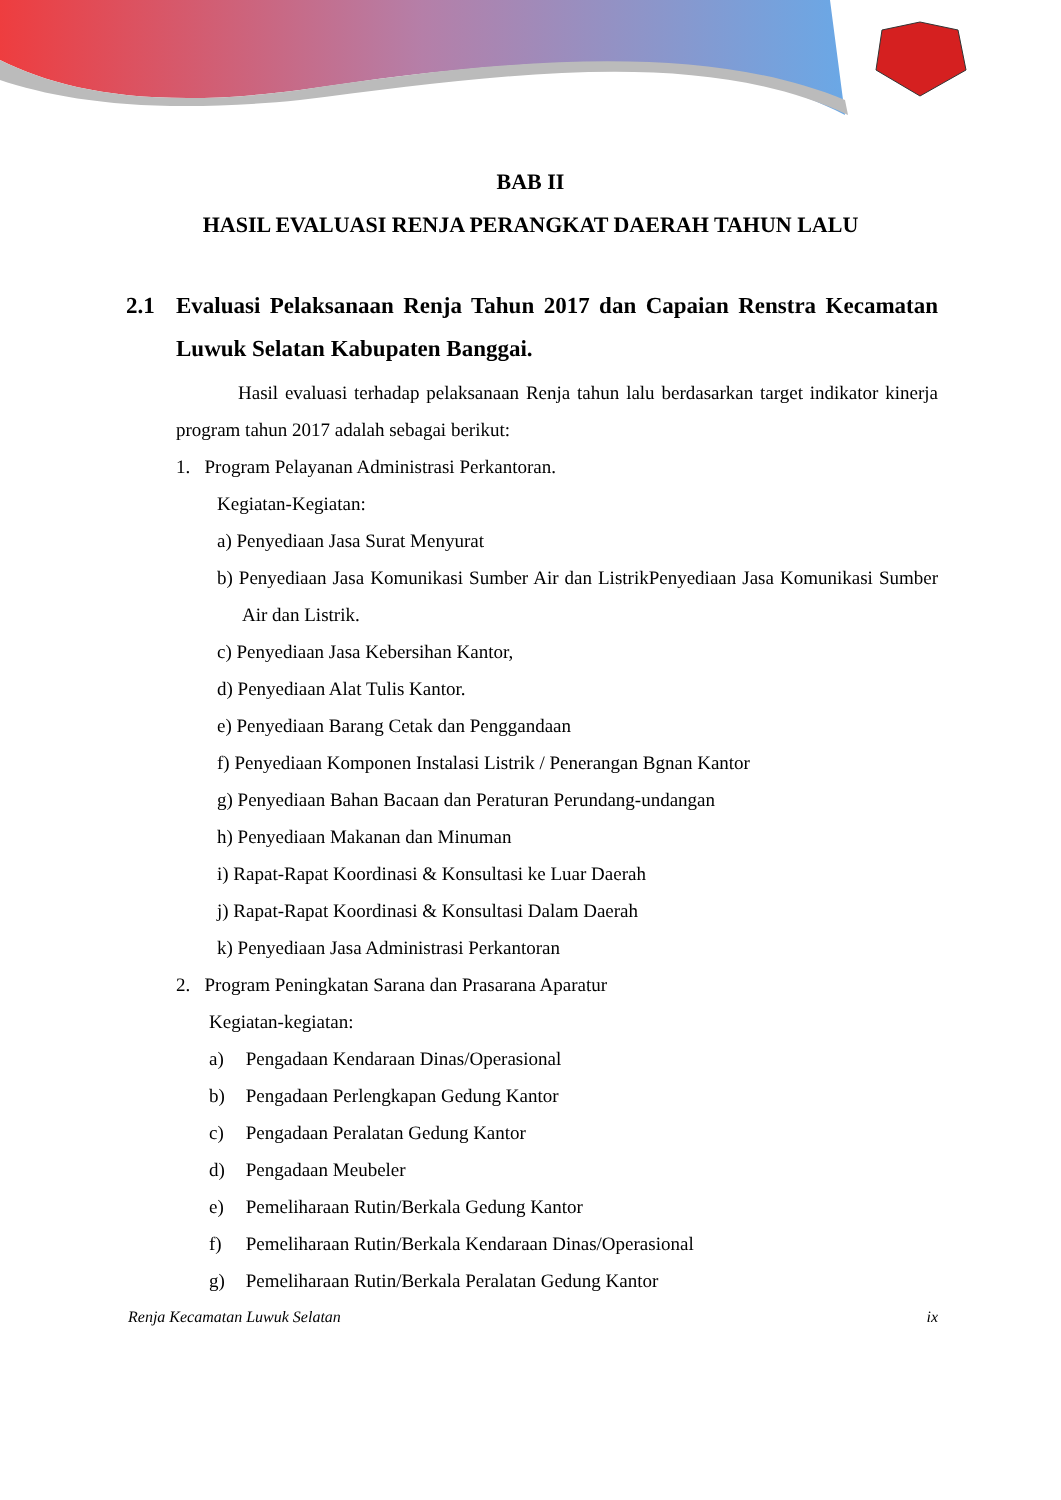BAB II
HASIL EVALUASI RENJA PERANGKAT DAERAH TAHUN LALU
2.1 Evaluasi Pelaksanaan Renja Tahun 2017 dan Capaian Renstra Kecamatan Luwuk Selatan Kabupaten Banggai.
Hasil evaluasi terhadap pelaksanaan Renja tahun lalu berdasarkan target indikator kinerja program tahun 2017 adalah sebagai berikut:
1. Program Pelayanan Administrasi Perkantoran.
Kegiatan-Kegiatan:
a) Penyediaan Jasa Surat Menyurat
b) Penyediaan Jasa Komunikasi Sumber Air dan ListrikPenyediaan Jasa Komunikasi Sumber Air dan Listrik.
c) Penyediaan Jasa Kebersihan Kantor,
d) Penyediaan Alat Tulis Kantor.
e) Penyediaan Barang Cetak dan Penggandaan
f) Penyediaan Komponen Instalasi Listrik / Penerangan Bgnan Kantor
g) Penyediaan Bahan Bacaan dan Peraturan Perundang-undangan
h) Penyediaan Makanan dan Minuman
i) Rapat-Rapat Koordinasi & Konsultasi ke Luar Daerah
j) Rapat-Rapat Koordinasi & Konsultasi Dalam Daerah
k) Penyediaan Jasa Administrasi Perkantoran
2. Program Peningkatan Sarana dan Prasarana Aparatur
Kegiatan-kegiatan:
a) Pengadaan Kendaraan Dinas/Operasional
b) Pengadaan Perlengkapan Gedung Kantor
c) Pengadaan Peralatan Gedung Kantor
d) Pengadaan Meubeler
e) Pemeliharaan Rutin/Berkala Gedung Kantor
f) Pemeliharaan Rutin/Berkala Kendaraan Dinas/Operasional
g) Pemeliharaan Rutin/Berkala Peralatan Gedung Kantor
Renja Kecamatan Luwuk Selatan ix